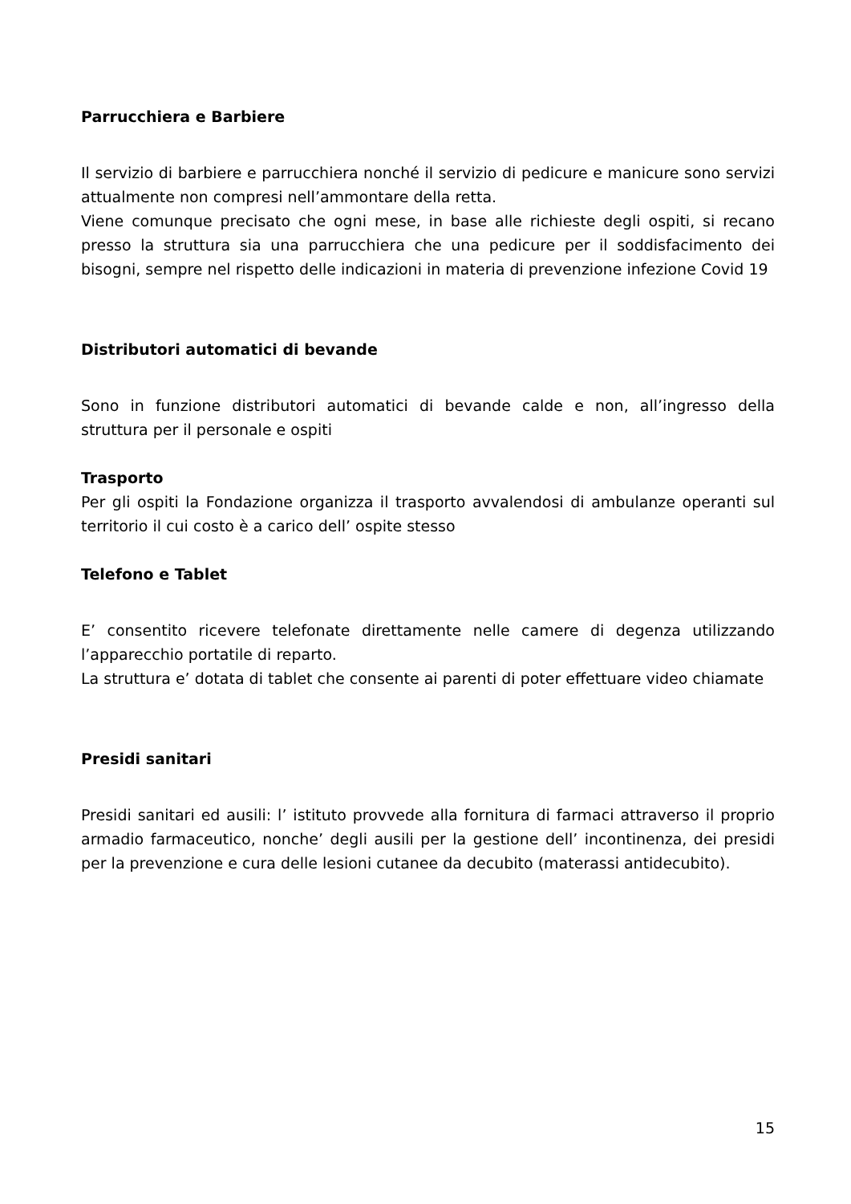Parrucchiera e Barbiere
Il servizio di barbiere e parrucchiera nonché il servizio di pedicure e manicure sono servizi attualmente non compresi nell’ammontare della retta.
Viene comunque precisato che ogni mese, in base alle richieste degli ospiti, si recano presso la struttura sia una parrucchiera che una pedicure per il soddisfacimento dei bisogni, sempre nel rispetto delle indicazioni in materia di prevenzione infezione Covid 19
Distributori automatici di bevande
Sono in funzione distributori automatici di bevande calde e non, all’ingresso della struttura per il personale e ospiti
Trasporto
Per gli ospiti la Fondazione organizza il trasporto avvalendosi di ambulanze operanti sul territorio il cui costo è a carico dell’ ospite stesso
Telefono e Tablet
E’ consentito ricevere telefonate direttamente nelle camere di degenza utilizzando l’apparecchio portatile di reparto.
La struttura e’ dotata di tablet che consente ai parenti di poter effettuare video chiamate
Presidi sanitari
Presidi sanitari ed ausili: l’ istituto provvede alla fornitura di farmaci attraverso il proprio armadio farmaceutico, nonche’ degli ausili per la gestione dell’ incontinenza, dei presidi per la prevenzione e cura delle lesioni cutanee da decubito (materassi antidecubito).
15